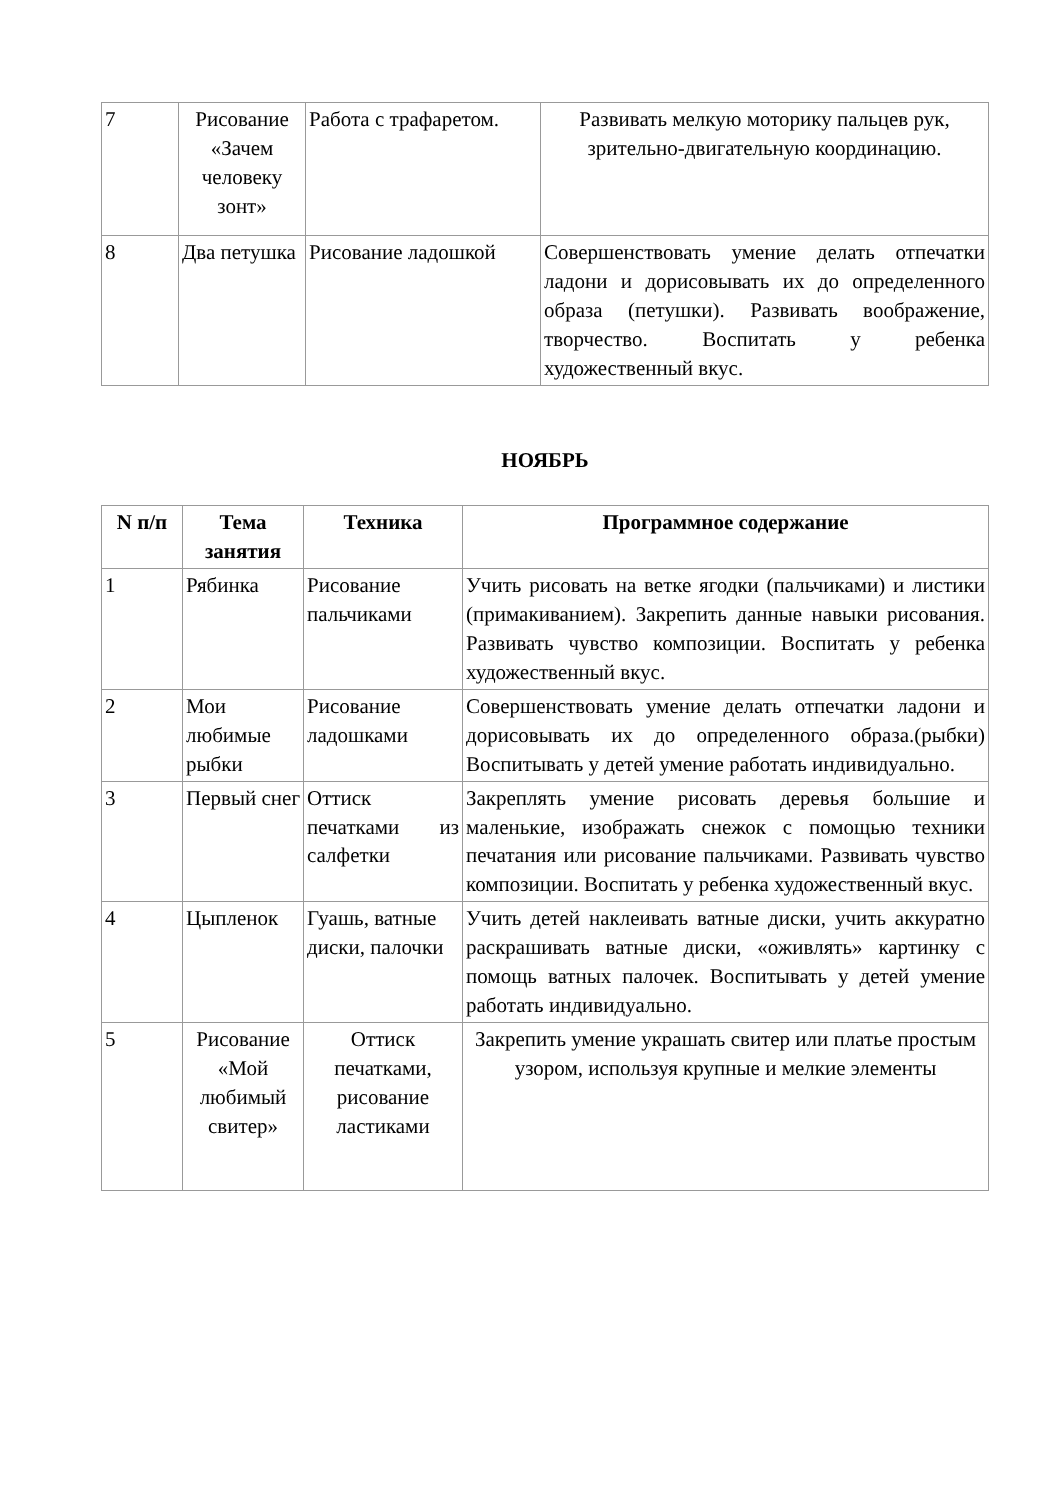| 7 | Рисование «Зачем человеку зонт» | Работа с трафаретом. | Развивать мелкую моторику пальцев рук, зрительно-двигательную координацию. |
| 8 | Два петушка | Рисование ладошкой | Совершенствовать умение делать отпечатки ладони и дорисовывать их до определенного образа (петушки). Развивать воображение, творчество. Воспитать у ребенка художественный вкус. |
НОЯБРЬ
| N п/п | Тема занятия | Техника | Программное содержание |
| --- | --- | --- | --- |
| 1 | Рябинка | Рисование пальчиками | Учить рисовать на ветке ягодки (пальчиками) и листики (примакиванием). Закрепить данные навыки рисования. Развивать чувство композиции. Воспитать у ребенка художественный вкус. |
| 2 | Мои любимые рыбки | Рисование ладошками | Совершенствовать умение делать отпечатки ладони и дорисовывать их до определенного образа.(рыбки) Воспитывать у детей умение работать индивидуально. |
| 3 | Первый снег | Оттиск печатками из салфетки | Закреплять умение рисовать деревья большие и маленькие, изображать снежок с помощью техники печатания или рисование пальчиками. Развивать чувство композиции. Воспитать у ребенка художественный вкус. |
| 4 | Цыпленок | Гуашь, ватные диски, палочки | Учить детей наклеивать ватные диски, учить аккуратно раскрашивать ватные диски, «оживлять» картинку с помощь ватных палочек. Воспитывать у детей умение работать индивидуально. |
| 5 | Рисование «Мой любимый свитер» | Оттиск печатками, рисование ластиками | Закрепить умение украшать свитер или платье простым узором, используя крупные и мелкие элементы |